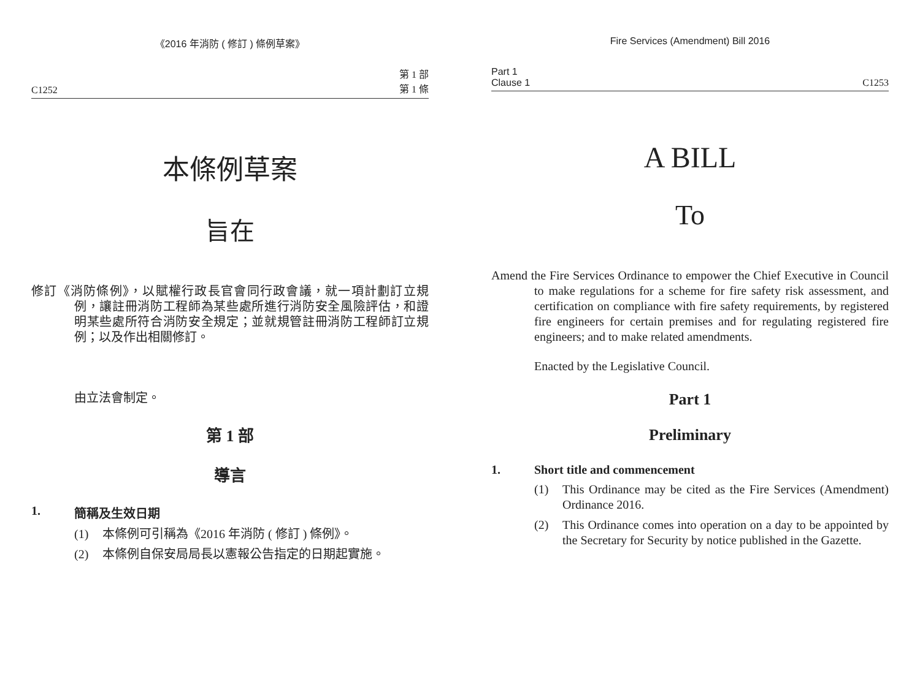《2016 年消防 ( 修訂 ) 條例草案》
C1252 第 1 部
第 1 條
本條例草案
旨在
修訂《消防條例》，以賦權行政長官會同行政會議，就一項計劃訂立規例，讓註冊消防工程師為某些處所進行消防安全風險評估，和證明某些處所符合消防安全規定；並就規管註冊消防工程師訂立規例；以及作出相關修訂。
由立法會制定。
第 1 部
導言
1. 簡稱及生效日期
(1) 本條例可引稱為《2016 年消防 ( 修訂 ) 條例》。
(2) 本條例自保安局局長以憲報公告指定的日期起實施。
Fire Services (Amendment) Bill 2016
Part 1
Clause 1 C1253
A BILL
To
Amend the Fire Services Ordinance to empower the Chief Executive in Council to make regulations for a scheme for fire safety risk assessment, and certification on compliance with fire safety requirements, by registered fire engineers for certain premises and for regulating registered fire engineers; and to make related amendments.
Enacted by the Legislative Council.
Part 1
Preliminary
1. Short title and commencement
(1) This Ordinance may be cited as the Fire Services (Amendment) Ordinance 2016.
(2) This Ordinance comes into operation on a day to be appointed by the Secretary for Security by notice published in the Gazette.